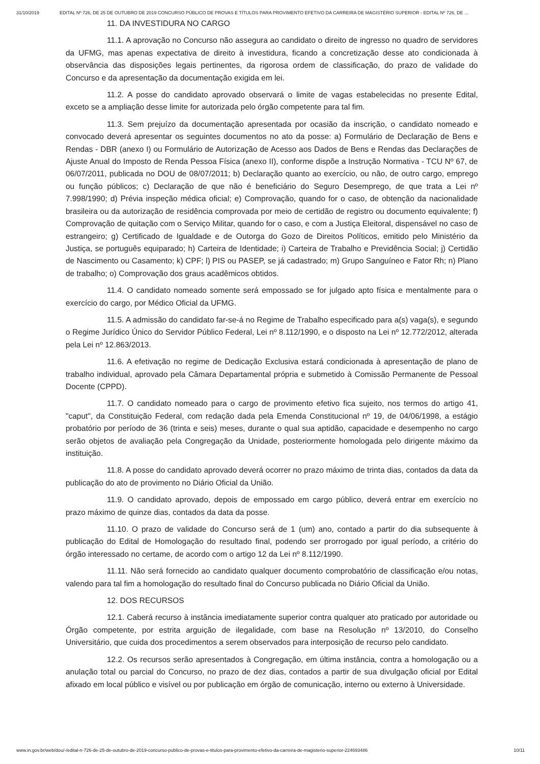31/10/2019 EDITAL Nº 726, DE 25 DE OUTUBRO DE 2019 CONCURSO PÚBLICO DE PROVAS E TÍTULOS PARA PROVIMENTO EFETIVO DA CARREIRA DE MAGISTÉRIO SUPERIOR - EDITAL Nº 726, DE …
11. DA INVESTIDURA NO CARGO
11.1. A aprovação no Concurso não assegura ao candidato o direito de ingresso no quadro de servidores da UFMG, mas apenas expectativa de direito à investidura, ficando a concretização desse ato condicionada à observância das disposições legais pertinentes, da rigorosa ordem de classificação, do prazo de validade do Concurso e da apresentação da documentação exigida em lei.
11.2. A posse do candidato aprovado observará o limite de vagas estabelecidas no presente Edital, exceto se a ampliação desse limite for autorizada pelo órgão competente para tal fim.
11.3. Sem prejuízo da documentação apresentada por ocasião da inscrição, o candidato nomeado e convocado deverá apresentar os seguintes documentos no ato da posse: a) Formulário de Declaração de Bens e Rendas - DBR (anexo I) ou Formulário de Autorização de Acesso aos Dados de Bens e Rendas das Declarações de Ajuste Anual do Imposto de Renda Pessoa Física (anexo II), conforme dispõe a Instrução Normativa - TCU Nº 67, de 06/07/2011, publicada no DOU de 08/07/2011; b) Declaração quanto ao exercício, ou não, de outro cargo, emprego ou função públicos; c) Declaração de que não é beneficiário do Seguro Desemprego, de que trata a Lei nº 7.998/1990; d) Prévia inspeção médica oficial; e) Comprovação, quando for o caso, de obtenção da nacionalidade brasileira ou da autorização de residência comprovada por meio de certidão de registro ou documento equivalente; f) Comprovação de quitação com o Serviço Militar, quando for o caso, e com a Justiça Eleitoral, dispensável no caso de estrangeiro; g) Certificado de Igualdade e de Outorga do Gozo de Direitos Políticos, emitido pelo Ministério da Justiça, se português equiparado; h) Carteira de Identidade; i) Carteira de Trabalho e Previdência Social; j) Certidão de Nascimento ou Casamento; k) CPF; l) PIS ou PASEP, se já cadastrado; m) Grupo Sanguíneo e Fator Rh; n) Plano de trabalho; o) Comprovação dos graus acadêmicos obtidos.
11.4. O candidato nomeado somente será empossado se for julgado apto física e mentalmente para o exercício do cargo, por Médico Oficial da UFMG.
11.5. A admissão do candidato far-se-á no Regime de Trabalho especificado para a(s) vaga(s), e segundo o Regime Jurídico Único do Servidor Público Federal, Lei nº 8.112/1990, e o disposto na Lei nº 12.772/2012, alterada pela Lei nº 12.863/2013.
11.6. A efetivação no regime de Dedicação Exclusiva estará condicionada à apresentação de plano de trabalho individual, aprovado pela Câmara Departamental própria e submetido à Comissão Permanente de Pessoal Docente (CPPD).
11.7. O candidato nomeado para o cargo de provimento efetivo fica sujeito, nos termos do artigo 41, "caput", da Constituição Federal, com redação dada pela Emenda Constitucional nº 19, de 04/06/1998, a estágio probatório por período de 36 (trinta e seis) meses, durante o qual sua aptidão, capacidade e desempenho no cargo serão objetos de avaliação pela Congregação da Unidade, posteriormente homologada pelo dirigente máximo da instituição.
11.8. A posse do candidato aprovado deverá ocorrer no prazo máximo de trinta dias, contados da data da publicação do ato de provimento no Diário Oficial da União.
11.9. O candidato aprovado, depois de empossado em cargo público, deverá entrar em exercício no prazo máximo de quinze dias, contados da data da posse.
11.10. O prazo de validade do Concurso será de 1 (um) ano, contado a partir do dia subsequente à publicação do Edital de Homologação do resultado final, podendo ser prorrogado por igual período, a critério do órgão interessado no certame, de acordo com o artigo 12 da Lei nº 8.112/1990.
11.11. Não será fornecido ao candidato qualquer documento comprobatório de classificação e/ou notas, valendo para tal fim a homologação do resultado final do Concurso publicada no Diário Oficial da União.
12. DOS RECURSOS
12.1. Caberá recurso à instância imediatamente superior contra qualquer ato praticado por autoridade ou Órgão competente, por estrita arguição de ilegalidade, com base na Resolução nº 13/2010, do Conselho Universitário, que cuida dos procedimentos a serem observados para interposição de recurso pelo candidato.
12.2. Os recursos serão apresentados à Congregação, em última instância, contra a homologação ou a anulação total ou parcial do Concurso, no prazo de dez dias, contados a partir de sua divulgação oficial por Edital afixado em local público e visível ou por publicação em órgão de comunicação, interno ou externo à Universidade.
www.in.gov.br/web/dou/-/edital-n-726-de-25-de-outubro-de-2019-concurso-publico-de-provas-e-titulos-para-provimento-efetivo-da-carreira-de-magisterio-superior-224693486 10/11